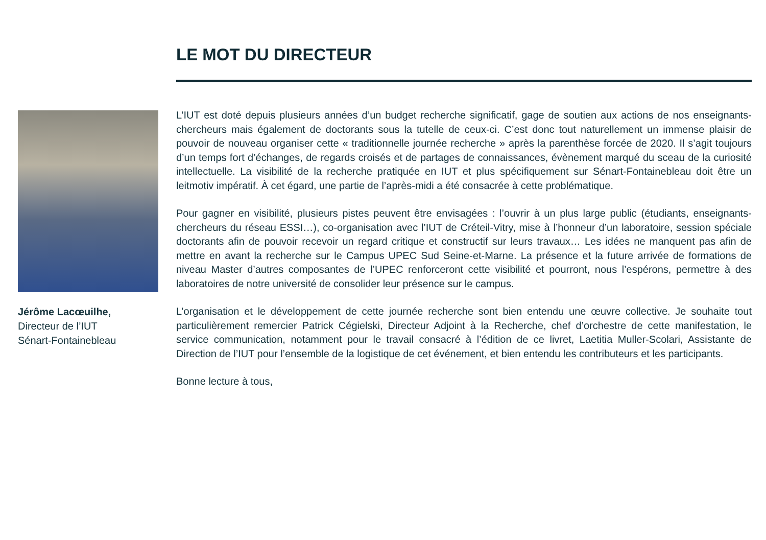LE MOT DU DIRECTEUR
Jérôme Lacœuilhe,
Directeur de l’IUT
Sénart-Fontainebleau
L’IUT est doté depuis plusieurs années d’un budget recherche significatif, gage de soutien aux actions de nos enseignants-chercheurs mais également de doctorants sous la tutelle de ceux-ci. C’est donc tout naturellement un immense plaisir de pouvoir de nouveau organiser cette « traditionnelle journée recherche » après la parenthèse forcée de 2020. Il s’agit toujours d’un temps fort d’échanges, de regards croisés et de partages de connaissances, évènement marqué du sceau de la curiosité intellectuelle. La visibilité de la recherche pratiquée en IUT et plus spécifiquement sur Sénart-Fontainebleau doit être un leitmotiv impératif. À cet égard, une partie de l’après-midi a été consacrée à cette problématique.
Pour gagner en visibilité, plusieurs pistes peuvent être envisagées : l’ouvrir à un plus large public (étudiants, enseignants-chercheurs du réseau ESSI…), co-organisation avec l’IUT de Créteil-Vitry, mise à l’honneur d’un laboratoire, session spéciale doctorants afin de pouvoir recevoir un regard critique et constructif sur leurs travaux… Les idées ne manquent pas afin de mettre en avant la recherche sur le Campus UPEC Sud Seine-et-Marne. La présence et la future arrivée de formations de niveau Master d’autres composantes de l’UPEC renforceront cette visibilité et pourront, nous l’espérons, permettre à des laboratoires de notre université de consolider leur présence sur le campus.
L’organisation et le développement de cette journée recherche sont bien entendu une œuvre collective. Je souhaite tout particulièrement remercier Patrick Cégielski, Directeur Adjoint à la Recherche, chef d’orchestre de cette manifestation, le service communication, notamment pour le travail consacré à l’édition de ce livret, Laetitia Muller-Scolari, Assistante de Direction de l’IUT pour l’ensemble de la logistique de cet événement, et bien entendu les contributeurs et les participants.
Bonne lecture à tous,